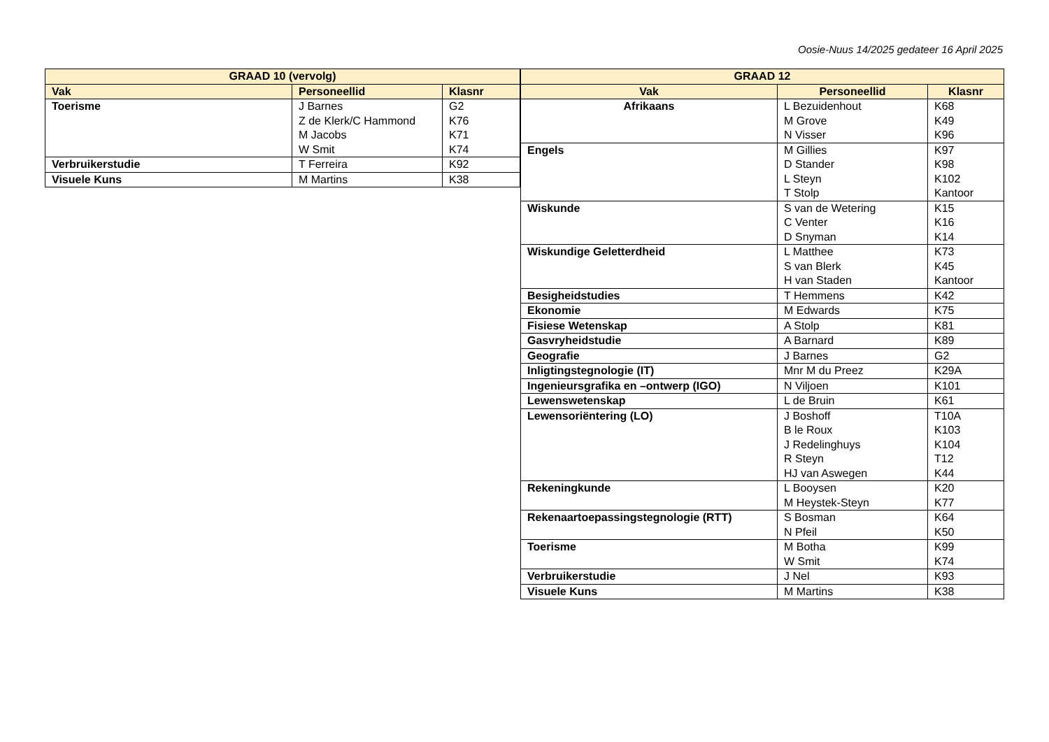Oosie-Nuus 14/2025 gedateer 16 April 2025
| GRAAD 10 (vervolg) | | |
| --- | --- | --- |
| Vak | Personeellid | Klasnr |
| Toerisme | J Barnes Z de Klerk/C Hammond M Jacobs W Smit | G2 K76 K71 K74 |
| Verbruikerstudie | T Ferreira | K92 |
| Visuele Kuns | M Martins | K38 |
| GRAAD 12 | | |
| --- | --- | --- |
| Vak | Personeellid | Klasnr |
| Afrikaans | L Bezuidenhout M Grove N Visser | K68 K49 K96 |
| Engels | M Gillies D Stander L Steyn T Stolp | K97 K98 K102 Kantoor |
| Wiskunde | S van de Wetering C Venter D Snyman | K15 K16 K14 |
| Wiskundige Geletterdheid | L Matthee S van Blerk H van Staden | K73 K45 Kantoor |
| Besigheidstudies | T Hemmens | K42 |
| Ekonomie | M Edwards | K75 |
| Fisiese Wetenskap | A Stolp | K81 |
| Gasvryheidstudie | A Barnard | K89 |
| Geografie | J Barnes | G2 |
| Inligtingstegnologie (IT) | Mnr M du Preez | K29A |
| Ingenieursgrafika en –ontwerp (IGO) | N Viljoen | K101 |
| Lewenswetenskap | L de Bruin | K61 |
| Lewensoriëntering (LO) | J Boshoff B le Roux J Redelinghuys R Steyn HJ van Aswegen | T10A K103 K104 T12 K44 |
| Rekeningkunde | L Booysen M Heystek-Steyn | K20 K77 |
| Rekenaartoepassingstegnologie (RTT) | S Bosman N Pfeil | K64 K50 |
| Toerisme | M Botha W Smit | K99 K74 |
| Verbruikerstudie | J Nel | K93 |
| Visuele Kuns | M Martins | K38 |